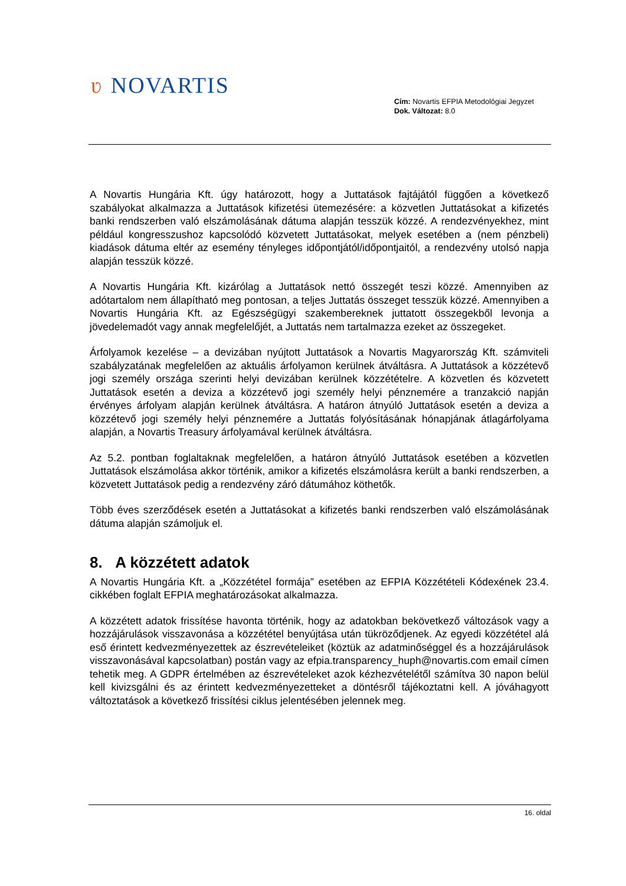ʋ NOVARTIS
Cím: Novartis EFPIA Metodológiai Jegyzet
Dok. Változat: 8.0
A Novartis Hungária Kft. úgy határozott, hogy a Juttatások fajtájától függően a következő szabályokat alkalmazza a Juttatások kifizetési ütemezésére: a közvetlen Juttatásokat a kifizetés banki rendszerben való elszámolásának dátuma alapján tesszük közzé. A rendezvényekhez, mint például kongresszushoz kapcsolódó közvetett Juttatásokat, melyek esetében a (nem pénzbeli) kiadások dátuma eltér az esemény tényleges időpontjától/időpontjaitól, a rendezvény utolsó napja alapján tesszük közzé.
A Novartis Hungária Kft. kizárólag a Juttatások nettó összegét teszi közzé. Amennyiben az adótartalom nem állapítható meg pontosan, a teljes Juttatás összeget tesszük közzé. Amennyiben a Novartis Hungária Kft. az Egészségügyi szakembereknek juttatott összegekből levonja a jövedelemadót vagy annak megfelelőjét, a Juttatás nem tartalmazza ezeket az összegeket.
Árfolyamok kezelése – a devizában nyújtott Juttatások a Novartis Magyarország Kft. számviteli szabályzatának megfelelően az aktuális árfolyamon kerülnek átváltásra. A Juttatások a közzétevő jogi személy országa szerinti helyi devizában kerülnek közzétételre. A közvetlen és közvetett Juttatások esetén a deviza a közzétevő jogi személy helyi pénznemére a tranzakció napján érvényes árfolyam alapján kerülnek átváltásra. A határon átnyúló Juttatások esetén a deviza a közzétevő jogi személy helyi pénznemére a Juttatás folyósításának hónapjának átlagárfolyama alapján, a Novartis Treasury árfolyamával kerülnek átváltásra.
Az 5.2. pontban foglaltaknak megfelelően, a határon átnyúló Juttatások esetében a közvetlen Juttatások elszámolása akkor történik, amikor a kifizetés elszámolásra került a banki rendszerben, a közvetett Juttatások pedig a rendezvény záró dátumához köthetők.
Több éves szerződések esetén a Juttatásokat a kifizetés banki rendszerben való elszámolásának dátuma alapján számoljuk el.
8. A közzétett adatok
A Novartis Hungária Kft. a „Közzététel formája” esetében az EFPIA Közzétételi Kódexének 23.4. cikkében foglalt EFPIA meghatározásokat alkalmazza.
A közzétett adatok frissítése havonta történik, hogy az adatokban bekövetkező változások vagy a hozzájárulások visszavonása a közzététel benyújtása után tükröződjenek. Az egyedi közzététel alá eső érintett kedvezményezettek az észrevételeiket (köztük az adatminőséggel és a hozzájárulások visszavonásával kapcsolatban) postán vagy az efpia.transparency_huph@novartis.com email címen tehetik meg. A GDPR értelmében az észrevételeket azok kézhezvételétől számítva 30 napon belül kell kivizsgálni és az érintett kedvezményezetteket a döntésről tájékoztatni kell. A jóváhagyott változtatások a következő frissítési ciklus jelentésében jelennek meg.
16. oldal